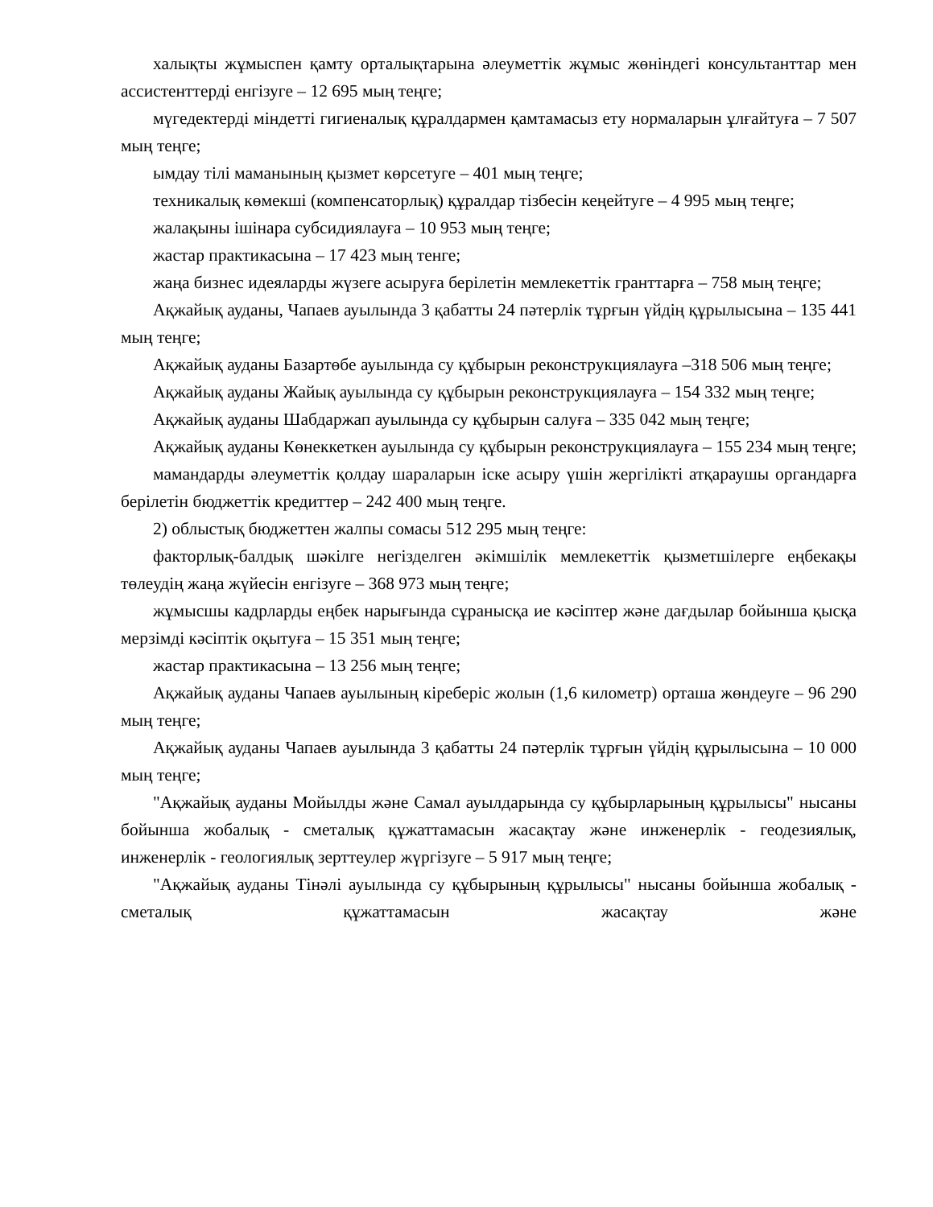халықты жұмыспен қамту орталықтарына әлеуметтік жұмыс жөніндегі консультанттар мен ассистенттерді енгізуге – 12 695 мың теңге;
мүгедектерді міндетті гигиеналық құралдармен қамтамасыз ету нормаларын ұлғайтуға – 7 507 мың теңге;
ымдау тілі маманының қызмет көрсетуге – 401 мың теңге;
техникалық көмекші (компенсаторлық) құралдар тізбесін кеңейтуге – 4 995 мың теңге;
жалақыны ішінара субсидиялауға – 10 953 мың теңге;
жастар практикасына – 17 423 мың тенге;
жаңа бизнес идеяларды жүзеге асыруға берілетін мемлекеттік гранттарға – 758 мың теңге;
Ақжайық ауданы, Чапаев ауылында 3 қабатты 24 пәтерлік тұрғын үйдің құрылысына – 135 441 мың теңге;
Ақжайық ауданы Базартөбе ауылында су құбырын реконструкциялауға –318 506 мың теңге;
Ақжайық ауданы Жайық ауылында су құбырын реконструкциялауға – 154 332 мың теңге;
Ақжайық ауданы Шабдаржап ауылында су құбырын салуға – 335 042 мың теңге;
Ақжайық ауданы Көнеккеткен ауылында су құбырын реконструкциялауға – 155 234 мың теңге;
мамандарды әлеуметтік қолдау шараларын іске асыру үшін жергілікті атқараушы органдарға берілетін бюджеттік кредиттер – 242 400 мың теңге.
2) облыстық бюджеттен жалпы сомасы 512 295 мың теңге:
факторлық-балдық шәкілге негізделген әкімшілік мемлекеттік қызметшілерге еңбекақы төлеудің жаңа жүйесін енгізуге – 368 973 мың теңге;
жұмысшы кадрларды еңбек нарығында сұранысқа ие кәсіптер және дағдылар бойынша қысқа мерзімді кәсіптік оқытуға – 15 351 мың теңге;
жастар практикасына – 13 256 мың теңге;
Ақжайық ауданы Чапаев ауылының кіреберіс жолын (1,6 километр) орташа жөндеуге – 96 290 мың теңге;
Ақжайық ауданы Чапаев ауылында 3 қабатты 24 пәтерлік тұрғын үйдің құрылысына – 10 000 мың теңге;
"Ақжайық ауданы Мойылды және Самал ауылдарында су құбырларының құрылысы" нысаны бойынша жобалық - сметалық құжаттамасын жасақтау және инженерлік - геодезиялық, инженерлік - геологиялық зерттеулер жүргізуге – 5 917 мың теңге;
"Ақжайық ауданы Тінәлі ауылында су құбырының құрылысы" нысаны бойынша жобалық - сметалық құжаттамасын жасақтау және